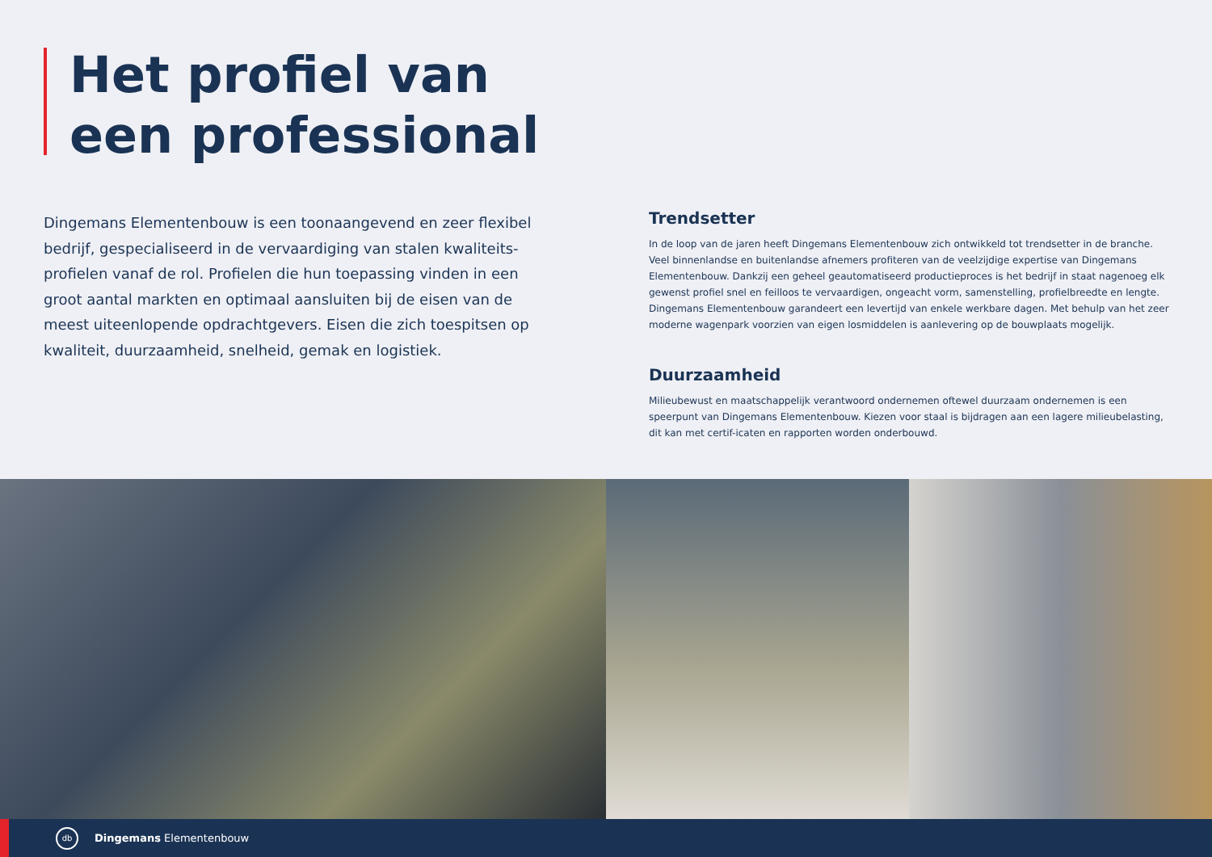Het profiel van
een professional
Dingemans Elementenbouw is een toonaangevend en zeer flexibel bedrijf, gespecialiseerd in de vervaardiging van stalen kwaliteits-profielen vanaf de rol. Profielen die hun toepassing vinden in een groot aantal markten en optimaal aansluiten bij de eisen van de meest uiteenlopende opdrachtgevers. Eisen die zich toespitsen op kwaliteit, duurzaamheid, snelheid, gemak en logistiek.
Trendsetter
In de loop van de jaren heeft Dingemans Elementenbouw zich ontwikkeld tot trendsetter in de branche. Veel binnenlandse en buitenlandse afnemers profiteren van de veelzijdige expertise van Dingemans Elementenbouw. Dankzij een geheel geautomatiseerd productieproces is het bedrijf in staat nagenoeg elk gewenst profiel snel en feilloos te vervaardigen, ongeacht vorm, samenstelling, profielbreedte en lengte. Dingemans Elementenbouw garandeert een levertijd van enkele werkbare dagen. Met behulp van het zeer moderne wagenpark voorzien van eigen losmiddelen is aanlevering op de bouwplaats mogelijk.
Duurzaamheid
Milieubewust en maatschappelijk verantwoord ondernemen oftewel duurzaam ondernemen is een speerpunt van Dingemans Elementenbouw. Kiezen voor staal is bijdragen aan een lagere milieubelasting, dit kan met certif-icaten en rapporten worden onderbouwd.
db
Dingemans Elementenbouw